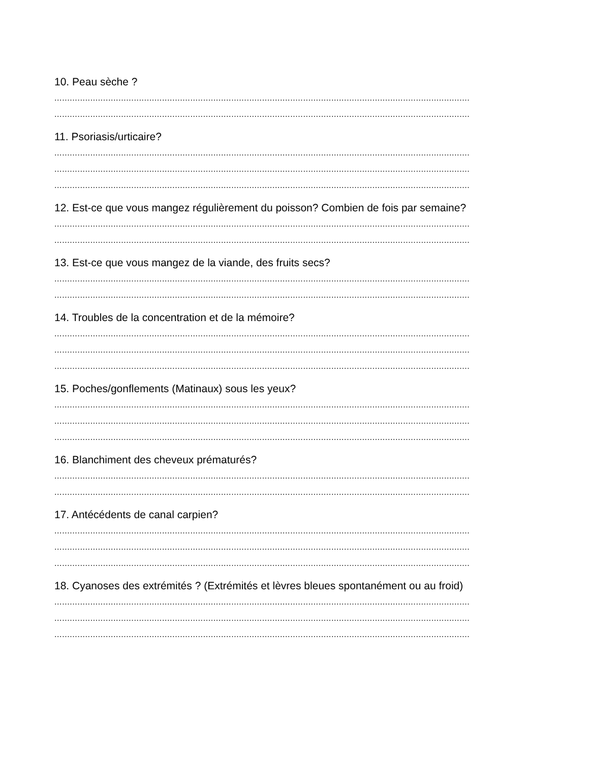10. Peau sèche ?
..................................................................................................................................................................
..................................................................................................................................................................
11. Psoriasis/urticaire?
..................................................................................................................................................................
..................................................................................................................................................................
..................................................................................................................................................................
12. Est-ce que vous mangez régulièrement du poisson? Combien de fois par semaine?
..................................................................................................................................................................
..................................................................................................................................................................
13. Est-ce que vous mangez de la viande, des fruits secs?
..................................................................................................................................................................
..................................................................................................................................................................
14. Troubles de la concentration et de la mémoire?
..................................................................................................................................................................
..................................................................................................................................................................
..................................................................................................................................................................
15. Poches/gonflements (Matinaux) sous les yeux?
..................................................................................................................................................................
..................................................................................................................................................................
..................................................................................................................................................................
16. Blanchiment des cheveux prématurés?
..................................................................................................................................................................
..................................................................................................................................................................
17. Antécédents de canal carpien?
..................................................................................................................................................................
..................................................................................................................................................................
..................................................................................................................................................................
18. Cyanoses des extrémités ? (Extrémités et lèvres bleues spontanément ou au froid)
..................................................................................................................................................................
..................................................................................................................................................................
..................................................................................................................................................................